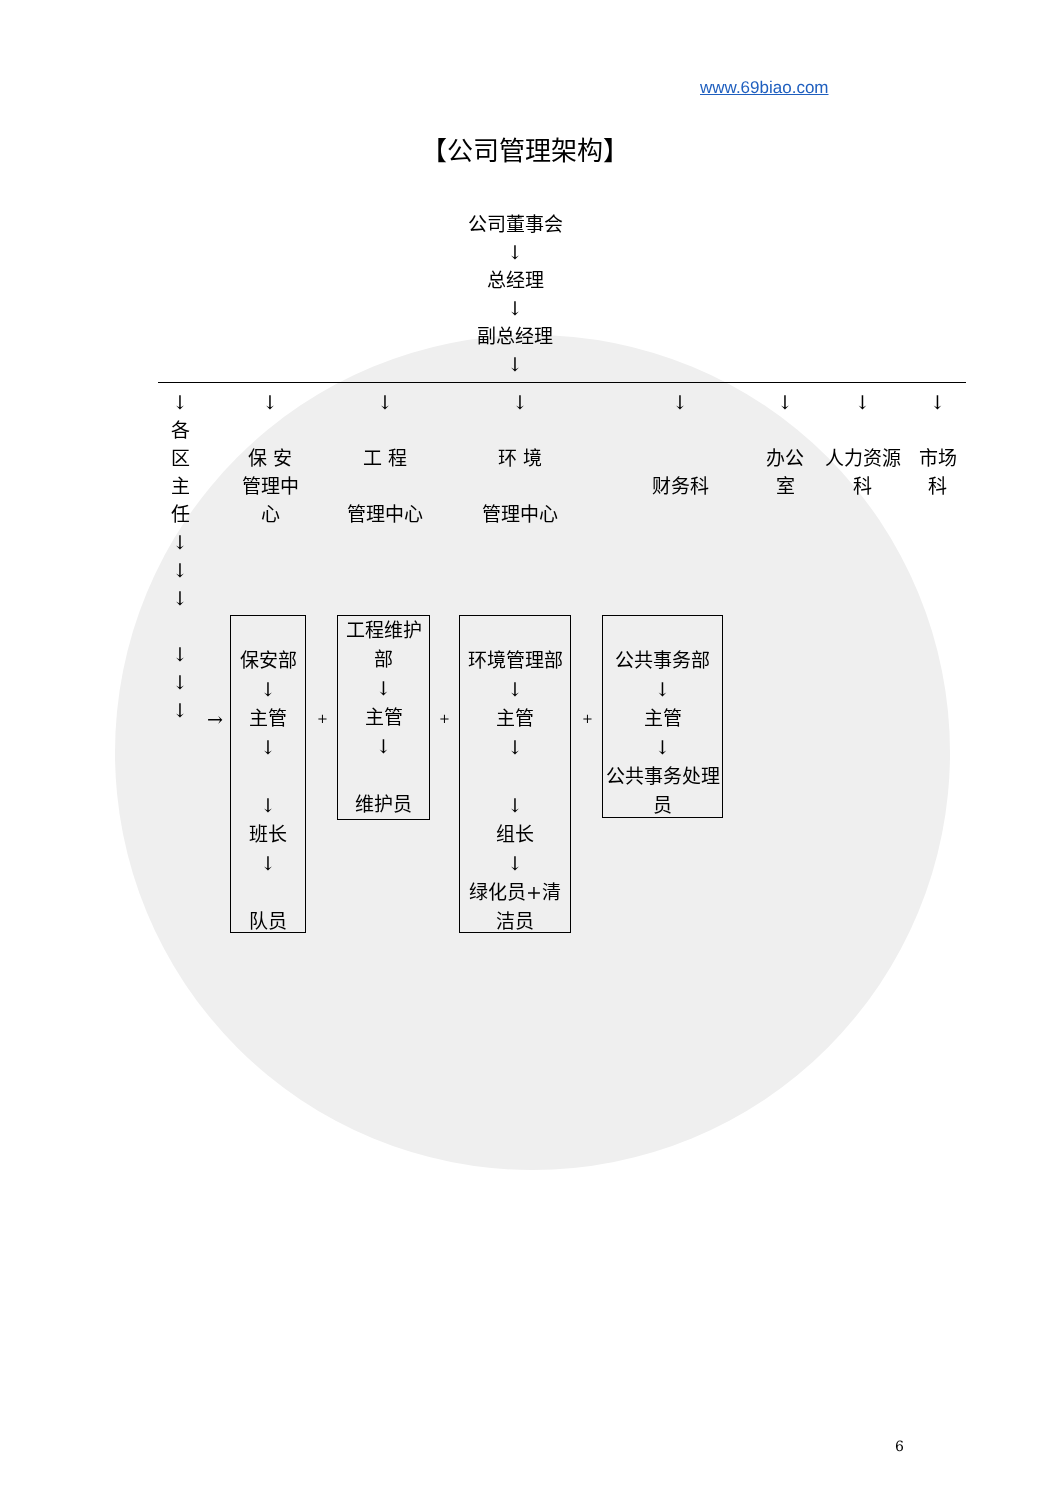www.69biao.com
【公司管理架构】
公司董事会
↓
总经理
↓
副总经理
↓
↓
各
区
主
任
↓
↓
↓
↓
↓
↓
↓
保 安
管理中
心
↓
工 程
管理中心
↓
环 境
管理中心
↓
财务科
↓
办公
室
↓
人力资源
科
↓
市场
科
→
保安部
↓
主管
↓
↓
班长
↓
队员
+
工程维护部
↓
主管
↓
维护员
+
环境管理部
↓
主管
↓
↓
组长
↓
绿化员+清洁员
+
公共事务部
↓
主管
↓
公共事务处理员
6